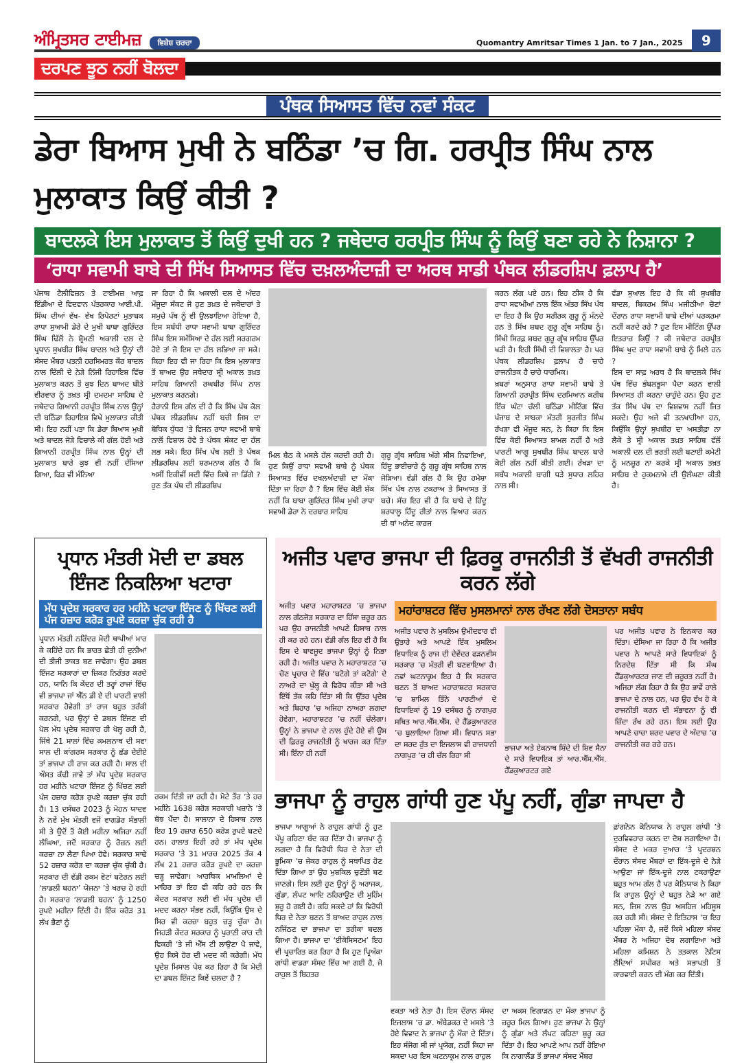ਅੰਮ੍ਰਿਤਸਰ ਟਾਈਮਜ਼ ਵਿਸ਼ੇਸ਼ ਚਰਚਾ
Quomantry Amritsar Times 1 Jan. to 7 Jan., 2025 9
ਦਰਪਣ ਝੂਠ ਨਹੀਂ ਬੋਲਦਾ
ਪੰਥਕ ਸਿਆਸਤ ਵਿੱਚ ਨਵਾਂ ਸੰਕਟ
ਡੇਰਾ ਬਿਆਸ ਮੁਖੀ ਨੇ ਬਠਿੰਡਾ ’ਚ ਗਿ. ਹਰਪ੍ਰੀਤ ਸਿੰਘ ਨਾਲ ਮੁਲਾਕਾਤ ਕਿਉਂ ਕੀਤੀ ?
ਬਾਦਲਕੇ ਇਸ ਮੁਲਾਕਾਤ ਤੋਂ ਕਿਉਂ ਦੁਖੀ ਹਨ ? ਜਥੇਦਾਰ ਹਰਪ੍ਰੀਤ ਸਿੰਘ ਨੂੰ ਕਿਉਂ ਬਣਾ ਰਹੇ ਨੇ ਨਿਸ਼ਾਨਾ ?
‘ਰਾਧਾ ਸਵਾਮੀ ਬਾਬੇ ਦੀ ਸਿੱਖ ਸਿਆਸਤ ਵਿੱਚ ਦਖ਼ਲਅੰਦਾਜ਼ੀ ਦਾ ਅਰਥ ਸਾਡੀ ਪੰਥਕ ਲੀਡਰਸ਼ਿਪ ਫ਼ਲਾਪ ਹੈ’
ਪੰਜਾਬ ਟੈਲੀਵਿਜ਼ਨ ਤੇ ਟਾਈਮਜ਼ ਆਫ਼ ਇੰਡੀਆ ਦੇ ਵਿਦਵਾਨ ਪੱਤਰਕਾਰ ਆਈ.ਪੀ. ਸਿੰਘ ਦੀਆਂ ਵੱਖ- ਵੱਖ ਰਿਪੋਰਟਾਂ ਮੁਤਾਬਕ ਰਾਧਾ ਸੁਆਮੀ ਡੇਰੇ ਦੇ ਮੁਖੀ ਬਾਬਾ ਗੁਰਿੰਦਰ ਸਿੰਘ ਢਿੱਲੋਂ ਨੇ ਸ਼੍ਰੋਮਣੀ ਅਕਾਲੀ ਦਲ ਦੇ ਪ੍ਰਧਾਨ ਸੁਖਬੀਰ ਸਿੰਘ ਬਾਦਲ ਅਤੇ ਉਨ੍ਹਾਂ ਦੀ ਸੰਸਦ ਮੈਂਬਰ ਪਤਨੀ ਹਰਸਿਮਰਤ ਕੌਰ ਬਾਦਲ ਨਾਲ ਦਿੱਲੀ ਦੇ ਨੇੜੇ ਨਿੱਜੀ ਰਿਹਾਇਸ਼ ਵਿੱਚ ਮੁਲਾਕਾਤ ਕਰਨ ਤੋਂ ਕੁਝ ਦਿਨ ਬਾਅਦ ਬੀਤੇ ਵੀਰਵਾਰ ਨੂੰ ਤਖ਼ਤ ਸ੍ਰੀ ਦਮਦਮਾ ਸਾਹਿਬ ਦੇ ਜਥੇਦਾਰ ਗਿਆਨੀ ਹਰਪ੍ਰੀਤ ਸਿੰਘ ਨਾਲ ਉਨ੍ਹਾਂ ਦੀ ਬਠਿੰਡਾ ਰਿਹਾਇਸ਼ ਵਿਖੇ ਮੁਲਾਕਾਤ ਕੀਤੀ ਸੀ। ਇਹ ਨਹੀਂ ਪਤਾ ਕਿ ਡੇਰਾ ਬਿਆਸ ਮੁਖੀ ਅਤੇ ਬਾਦਲ ਜੋੜੇ ਵਿਚਾਲੇ ਕੀ ਗੱਲ ਹੋਈ ਅਤੇ ਗਿਆਨੀ ਹਰਪ੍ਰੀਤ ਸਿੰਘ ਨਾਲ ਉਨ੍ਹਾਂ ਦੀ ਮੁਲਾਕਾਤ ਬਾਰੇ ਕੁਝ ਵੀ ਨਹੀਂ ਦੱਸਿਆ ਗਿਆ, ਫਿਰ ਵੀ ਮੰਨਿਆ
ਜਾ ਰਿਹਾ ਹੈ ਕਿ ਅਕਾਲੀ ਦਲ ਦੇ ਅੰਦਰ ਮੌਜੂਦਾ ਸੰਕਟ ਜੋ ਹੁਣ ਤਖ਼ਤ ਦੇ ਜਥੇਦਾਰਾਂ ਤੇ ਸਮੁਚੇ ਪੰਥ ਨੂੰ ਵੀ ਉਲਝਾਇਆ ਹੋਇਆ ਹੈ, ਇਸ ਸਬੰਧੀ ਰਾਧਾ ਸਵਾਮੀ ਬਾਬਾ ਗੁਰਿੰਦਰ ਸਿੰਘ ਇਸ ਸਮੱਸਿਆ ਦੇ ਹੱਲ ਲਈ ਸਰਗਰਮ ਹੋਏ ਤਾਂ ਜੋ ਇਸ ਦਾ ਹੱਲ ਲਭਿਆ ਜਾ ਸਕੇ। ਕਿਹਾ ਇਹ ਵੀ ਜਾ ਰਿਹਾ ਕਿ ਇਸ ਮੁਲਾਕਾਤ ਤੋਂ ਬਾਅਦ ਉਹ ਜਥੇਦਾਰ ਸ੍ਰੀ ਅਕਾਲ ਤਖ਼ਤ ਸਾਹਿਬ ਗਿਆਨੀ ਰਘਬੀਰ ਸਿੰਘ ਨਾਲ ਮੁਲਾਕਾਤ ਕਰਨਗੇ।
ਹੈਰਾਨੀ ਇਸ ਗੱਲ ਦੀ ਹੈ ਕਿ ਸਿੱਖ ਪੰਥ ਕੋਲ ਪੰਥਕ ਲੀਡਰਸ਼ਿਪ ਨਹੀਂ ਬਚੀ ਜਿਸ ਦਾ ਬੋਧਿਕ ਧੁੱਧਰ ’ਤੇ ਵਿਜਨ ਰਾਧਾ ਸਵਾਮੀ ਬਾਬੇ ਨਾਲੋਂ ਵਿਸ਼ਾਲ ਹੋਵੇ ਤੇ ਪੰਥਕ ਸੰਕਟ ਦਾ ਹੱਲ ਲਭ ਸਕੇ। ਇਹ ਸਿੱਖ ਪੰਥ ਲਈ ਤੇ ਪੰਥਕ ਲੀਡਰਸ਼ਿਪ ਲਈ ਸ਼ਰਮਨਾਕ ਗੱਲ ਹੈ ਕਿ ਅਸੀਂ ਇਕੀਵੀਂ ਸਦੀ ਵਿੱਚ ਕਿਥੇ ਜਾ ਡਿੱਗੇ ? ਹੁਣ ਤੱਕ ਪੰਥ ਦੀ ਲੀਡਰਸ਼ਿਪ
ਮਿਲ ਬੈਠ ਕੇ ਮਸਲੇ ਹੱਲ ਕਰਦੀ ਰਹੀ ਹੈ। ਹੁਣ ਕਿਉਂ ਰਾਧਾ ਸਵਾਮੀ ਬਾਬੇ ਨੂੰ ਪੰਥਕ ਸਿਆਸਤ ਵਿੱਚ ਦਖਲਅੰਦਾਜ਼ੀ ਦਾ ਮੌਕਾ ਦਿੱਤਾ ਜਾ ਰਿਹਾ ਹੈ ? ਇਸ ਵਿੱਚ ਕੋਈ ਸ਼ੱਕ ਨਹੀਂ ਕਿ ਬਾਬਾ ਗੁਰਿੰਦਰ ਸਿੰਘ ਮੁਖੀ ਰਾਧਾ ਸਵਾਮੀ ਡੇਰਾ ਨੇ ਦਰਬਾਰ ਸਾਹਿਬ
ਗੁਰੂ ਗ੍ਰੰਥ ਸਾਹਿਬ ਅੱਗੇ ਸੀਸ ਨਿਵਾਇਆ, ਹਿੰਦੂ ਭਾਈਚਾਰੇ ਨੂੰ ਗੁਰੂ ਗ੍ਰੰਥ ਸਾਹਿਬ ਨਾਲ ਜੋੜਿਆ। ਵੱਡੀ ਗੱਲ ਹੈ ਕਿ ਉਹ ਹਮੇਸ਼ਾ ਸਿੱਖ ਪੰਥ ਨਾਲ ਟਕਰਾਅ ਤੇ ਸਿਆਸਤ ਤੋਂ ਬਚੇ। ਸੱਚ ਇਹ ਵੀ ਹੈ ਕਿ ਬਾਬੇ ਦੇ ਹਿੰਦੂ ਸ਼ਰਧਾਲੂ ਹਿੰਦੂ ਰੀਤਾਂ ਨਾਲ ਵਿਆਹ ਕਰਨ ਦੀ ਥਾਂ ਅਨੰਦ ਕਾਰਜ
ਕਰਨ ਲੱਗ ਪਏ ਹਨ। ਇਹ ਠੀਕ ਹੈ ਕਿ ਰਾਧਾ ਸਵਾਮੀਆਂ ਨਾਲ ਇੱਕ ਅੰਤਰ ਸਿੱਖ ਪੰਥ ਦਾ ਇਹ ਹੈ ਕਿ ਉਹ ਸਰੀਰਕ ਗੁਰੂ ਨੂੰ ਮੰਨਦੇ ਹਨ ਤੇ ਸਿੱਖ ਸ਼ਬਦ ਗੁਰੂ ਗ੍ਰੰਥ ਸਾਹਿਬ ਨੂੰ। ਸਿੱਖੀ ਸਿਰਫ਼ ਸ਼ਬਦ ਗੁਰੂ ਗ੍ਰੰਥ ਸਾਹਿਬ ਉੱਪਰ ਖੜੀ ਹੈ। ਇਹੀ ਸਿੱਖੀ ਦੀ ਵਿਸ਼ਾਲਤਾ ਹੈ। ਪਰ ਪੰਥਕ ਲੀਡਰਸ਼ਿਪ ਫ਼ਲਾਪ ਹੈ ਚਾਹੇ ਰਾਜਨੀਤਕ ਹੈ ਚਾਹੇ ਧਾਰਮਿਕ।
ਖ਼ਬਰਾਂ ਅਨੁਸਾਰ ਰਾਧਾ ਸਵਾਮੀ ਬਾਬੇ ਤੇ ਗਿਆਨੀ ਹਰਪ੍ਰੀਤ ਸਿੰਘ ਦਰਮਿਆਨ ਕਰੀਬ ਇੱਕ ਘੰਟਾ ਚੱਲੀ ਬਠਿੰਡਾ ਮੀਟਿੰਗ ਵਿੱਚ ਪੰਜਾਬ ਦੇ ਸਾਬਕਾ ਮੰਤਰੀ ਸੁਰਜੀਤ ਸਿੰਘ ਰੱਖੜਾ ਵੀ ਮੌਜੂਦ ਸਨ, ਨੇ ਕਿਹਾ ਕਿ ਇਸ ਵਿੱਚ ਕੋਈ ਸਿਆਸਤ ਸ਼ਾਮਲ ਨਹੀਂ ਹੈ ਅਤੇ ਪਾਰਟੀ ਆਗੂ ਸੁਖਬੀਰ ਸਿੰਘ ਬਾਦਲ ਬਾਰੇ ਕੋਈ ਗੱਲ ਨਹੀਂ ਕੀਤੀ ਗਈ। ਰੱਖੜਾ ਦਾ ਸਬੰਧ ਅਕਾਲੀ ਬਾਗੀ ਧੜੇ ਸੁਧਾਰ ਲਹਿਰ ਨਾਲ ਸੀ।
ਵੱਡਾ ਸੁਆਲ ਇਹ ਹੈ ਕਿ ਕੀ ਸੁਖਬੀਰ ਬਾਦਲ, ਬਿਕਰਮ ਸਿੰਘ ਮਜੀਠੀਆ ਚੋਣਾਂ ਦੌਰਾਨ ਰਾਧਾ ਸਵਾਮੀ ਬਾਬੇ ਦੀਆਂ ਪਰਕਰਮਾ ਨਹੀਂ ਕਰਦੇ ਰਹੇ ? ਹੁਣ ਇਸ ਮੀਟਿੰਗ ਉੱਪਰ ਇਤਰਾਜ਼ ਕਿਉਂ ? ਕੀ ਜਥੇਦਾਰ ਹਰਪ੍ਰੀਤ ਸਿੰਘ ਖੁਦ ਰਾਧਾ ਸਵਾਮੀ ਬਾਬੇ ਨੂੰ ਮਿਲੇ ਹਨ ?
ਇਸ ਦਾ ਸਾਫ਼ ਅਰਥ ਹੈ ਕਿ ਬਾਦਲਕੇ ਸਿੱਖ ਪੰਥ ਵਿੱਚ ਭੰਬਲਭੂਸਾ ਪੈਦਾ ਕਰਨ ਵਾਲੀ ਸਿਆਸਤ ਹੀ ਕਰਨਾ ਚਾਹੁੰਦੇ ਹਨ। ਉਹ ਹੁਣ ਤੱਕ ਸਿੱਖ ਪੰਥ ਦਾ ਵਿਸ਼ਵਾਸ ਨਹੀਂ ਜਿਤ ਸਕਦੇ। ਉਹ ਅਜੇ ਵੀ ਤਨਖਾਹੀਆ ਹਨ, ਕਿਉਂਕਿ ਉਨ੍ਹਾਂ ਸੁਖਬੀਰ ਦਾ ਅਸਤੀਫ਼ਾ ਨਾ ਲੈਕੇ ਤੇ ਸ੍ਰੀ ਅਕਾਲ ਤਖ਼ਤ ਸਾਹਿਬ ਵੱਲੋਂ ਅਕਾਲੀ ਦਲ ਦੀ ਭਰਤੀ ਲਈ ਬਣਾਈ ਕਮੇਟੀ ਨੂੰ ਮਨਜ਼ੂਰ ਨਾ ਕਰਕੇ ਸ੍ਰੀ ਅਕਾਲ ਤਖ਼ਤ ਸਾਹਿਬ ਦੇ ਹੁਕਮਨਾਮੇ ਦੀ ਉਲੰਘਣਾ ਕੀਤੀ ਹੈ।
ਪ੍ਰਧਾਨ ਮੰਤਰੀ ਮੋਦੀ ਦਾ ਡਬਲ ਇੰਜਣ ਨਿਕਲਿਆ ਖਟਾਰਾ
ਮੱਧ ਪ੍ਰਦੇਸ਼ ਸਰਕਾਰ ਹਰ ਮਹੀਨੇ ਖਟਾਰਾ ਇੰਜਣ ਨੂੰ ਖਿੱਚਣ ਲਈ ਪੰਜ ਹਜ਼ਾਰ ਕਰੋੜ ਰੁਪਏ ਕਰਜ਼ਾ ਚੁੱਕ ਰਹੀ ਹੈ
ਪ੍ਰਧਾਨ ਮੰਤਰੀ ਨਰਿੰਦਰ ਮੋਦੀ ਥਾਪੀਆਂ ਮਾਰ ਕੇ ਕਹਿੰਦੇ ਹਨ ਕਿ ਭਾਰਤ ਛੇਤੀ ਹੀ ਦੁਨੀਆਂ ਦੀ ਤੀਜੀ ਤਾਕਤ ਬਣ ਜਾਵੇਗਾ। ਉਹ ਡਬਲ ਇੰਜਣ ਸਰਕਾਰਾਂ ਦਾ ਜ਼ਿਕਰ ਨਿਰੰਤਰ ਕਰਦੇ ਹਨ, ਯਾਨਿ ਕਿ ਕੇਂਦਰ ਦੀ ਤਰ੍ਹਾਂ ਰਾਜਾਂ ਵਿੱਚ ਵੀ ਭਾਜਪਾ ਜਾਂ ਐੱਨ ਡੀ ਏ ਦੀ ਪਾਰਟੀ ਵਾਲੀ ਸਰਕਾਰ ਹੋਵੇਗੀ ਤਾਂ ਰਾਜ ਬਹੁਤ ਤਰੱਕੀ ਕਰਨਗੇ, ਪਰ ਉਨ੍ਹਾਂ ਦੇ ਡਬਲ ਇੰਜਣ ਦੀ ਪੋਲ ਮੱਧ ਪ੍ਰਦੇਸ਼ ਸਰਕਾਰ ਹੀ ਖੋਲ੍ਹ ਰਹੀ ਹੈ, ਜਿੱਥੇ 21 ਸਾਲਾਂ ਵਿੱਚ ਕਮਲਨਾਥ ਦੀ ਸਵਾ ਸਾਲ ਦੀ ਕਾਂਗਰਸ ਸਰਕਾਰ ਨੂੰ ਛੱਡ ਦੇਈਏ ਤਾਂ ਭਾਜਪਾ ਹੀ ਰਾਜ ਕਰ ਰਹੀ ਹੈ। ਸਾਲ ਦੀ ਔਸਤ ਕੱਢੀ ਜਾਵੇ ਤਾਂ ਮੱਧ ਪ੍ਰਦੇਸ਼ ਸਰਕਾਰ ਹਰ ਮਹੀਨੇ ਖਟਾਰਾ ਇੰਜਣ ਨੂੰ ਖਿੱਚਣ ਲਈ ਪੰਜ ਹਜ਼ਾਰ ਕਰੋੜ ਰੁਪਏ ਕਰਜ਼ਾ ਚੁੱਕ ਰਹੀ ਹੈ। 13 ਦਸੰਬਰ 2023 ਨੂੰ ਮੋਹਨ ਯਾਦਵ ਨੇ ਨਵੇਂ ਮੁੱਖ ਮੰਤਰੀ ਵਜੋਂ ਵਾਗਡੋਰ ਸੰਭਾਲੀ ਸੀ ਤੇ ਉਦੋਂ ਤੋਂ ਕੋਈ ਮਹੀਨਾ ਅਜਿਹਾ ਨਹੀਂ ਲੰਘਿਆ, ਜਦੋਂ ਸਰਕਾਰ ਨੂੰ ਰੋਜ਼ਨ ਲਈ ਕਰਜ਼ਾ ਨਾ ਲੈਣਾ ਪਿਆ ਹੋਵੇ। ਸਰਕਾਰ ਸਾਢੇ 52 ਹਜ਼ਾਰ ਕਰੋੜ ਦਾ ਕਰਜ਼ਾ ਚੁੱਕ ਚੁੱਕੀ ਹੈ। ਸਰਕਾਰ ਦੀ ਵੱਡੀ ਰਕਮ ਵੋਟਾਂ ਬਟੋਰਨ ਲਈ ‘ਲਾਡਲੀ ਬਹਨਾ’ ਯੋਜਨਾ ’ਤੇ ਖਰਚ ਹੋ ਰਹੀ ਹੈ। ਸਰਕਾਰ ‘ਲਾਡਲੀ ਬਹਨ’ ਨੂੰ 1250 ਰੁਪਏ ਮਹੀਨਾ ਦਿੰਦੀ ਹੈ। ਇੱਕ ਕਰੋੜ 31 ਲੱਖ ਭੈਣਾਂ ਨੂੰ
ਰਕਮ ਦਿੱਤੀ ਜਾ ਰਹੀ ਹੈ। ਮੋਟੇ ਤੌਰ ’ਤੇ ਹਰ ਮਹੀਨੇ 1638 ਕਰੋੜ ਸਰਕਾਰੀ ਖਜ਼ਾਨੇ ’ਤੇ ਬੋਝ ਪੈਂਦਾ ਹੈ। ਸਾਲਾਨਾ ਦੇ ਹਿਸਾਬ ਨਾਲ ਇਹ 19 ਹਜ਼ਾਰ 650 ਕਰੋੜ ਰੁਪਏ ਬਣਦੇ ਹਨ। ਹਾਲਾਤ ਇਹੀ ਰਹੇ ਤਾਂ ਮੱਧ ਪ੍ਰਦੇਸ਼ ਸਰਕਾਰ ’ਤੇ 31 ਮਾਰਚ 2025 ਤੱਕ 4 ਲੱਖ 21 ਹਜ਼ਾਰ ਕਰੋੜ ਰੁਪਏ ਦਾ ਕਰਜ਼ਾ ਚੜ੍ਹ ਜਾਵੇਗਾ। ਆਰਥਿਕ ਮਾਮਲਿਆਂ ਦੇ ਮਾਹਿਰ ਤਾਂ ਇਹ ਵੀ ਕਹਿ ਰਹੇ ਹਨ ਕਿ ਕੇਂਦਰ ਸਰਕਾਰ ਲਈ ਵੀ ਮੱਧ ਪ੍ਰਦੇਸ਼ ਦੀ ਮਦਦ ਕਰਨਾ ਸੰਭਵ ਨਹੀਂ, ਕਿਉਂਕਿ ਉਸ ਦੇ ਸਿਰ ਵੀ ਕਰਜ਼ਾ ਬਹੁਤ ਚੜ੍ਹ ਚੁੱਕਾ ਹੈ। ਜਿਹੜੀ ਕੇਂਦਰ ਸਰਕਾਰ ਨੂੰ ਪੁਰਾਣੀ ਕਾਰ ਦੀ ਵਿਕਰੀ ’ਤੇ ਜੀ ਐੱਸ ਟੀ ਲਾਉਣਾ ਪੈ ਜਾਵੇ, ਉਹ ਕਿਸੇ ਹੋਰ ਦੀ ਮਦਦ ਕੀ ਕਰੇਗੀ। ਮੱਧ ਪ੍ਰਦੇਸ਼ ਮਿਸਾਲ ਪੇਸ਼ ਕਰ ਰਿਹਾ ਹੈ ਕਿ ਮੋਦੀ ਦਾ ਡਬਲ ਇੰਜਣ ਕਿਵੇਂ ਚਲਦਾ ਹੈ ?
ਅਜੀਤ ਪਵਾਰ ਭਾਜਪਾ ਦੀ ਫ਼ਿਰਕੂ ਰਾਜਨੀਤੀ ਤੋਂ ਵੱਖਰੀ ਰਾਜਨੀਤੀ ਕਰਨ ਲੱਗੇ
ਅਜੀਤ ਪਵਾਰ ਮਹਾਰਾਸ਼ਟਰ ’ਚ ਭਾਜਪਾ ਨਾਲ ਗੱਠਜੋੜ ਸਰਕਾਰ ਦਾ ਹਿੱਸਾ ਜ਼ਰੂਰ ਹਨ ਪਰ ਉਹ ਰਾਜਨੀਤੀ ਆਪਣੇ ਹਿਸਾਬ ਨਾਲ ਹੀ ਕਰ ਰਹੇ ਹਨ। ਵੱਡੀ ਗੱਲ ਇਹ ਵੀ ਹੈ ਕਿ ਇਸ ਦੇ ਬਾਵਜੂਦ ਭਾਜਪਾ ਉਨ੍ਹਾਂ ਨੂੰ ਨਿਭਾ ਰਹੀ ਹੈ। ਅਜੀਤ ਪਵਾਰ ਨੇ ਮਹਾਰਾਸ਼ਟਰ ’ਚ ਚੋਣ ਪ੍ਰਚਾਰ ਦੇ ਵਿੱਚ ‘ਬਟੋਗੇ ਤਾਂ ਕਟੋਗੇ’ ਦੇ ਨਾਅਰੇ ਦਾ ਖੁੱਲ੍ਹ ਕੇ ਵਿਰੋਧ ਕੀਤਾ ਸੀ ਅਤੇ ਇੱਥੋਂ ਤੱਕ ਕਹਿ ਦਿੱਤਾ ਸੀ ਕਿ ਉੱਤਰ ਪ੍ਰਦੇਸ਼ ਅਤੇ ਬਿਹਾਰ ’ਚ ਅਜਿਹਾ ਨਾਅਰਾ ਲਗਦਾ ਹੋਵੇਗਾ, ਮਹਾਰਾਸ਼ਟਰ ’ਚ ਨਹੀਂ ਚੱਲੇਗਾ। ਉਨ੍ਹਾਂ ਨੇ ਭਾਜਪਾ ਦੇ ਨਾਲ ਹੁੰਦੇ ਹੋਏ ਵੀ ਉਸ ਦੀ ਫ਼ਿਰਕੂ ਰਾਜਨੀਤੀ ਨੂੰ ਖਾਰਜ ਕਰ ਦਿੱਤਾ ਸੀ। ਇੰਨਾ ਹੀ ਨਹੀਂ
ਮਹਾਂਰਾਸ਼ਟਰ ਵਿੱਚ ਮੁਸਲਮਾਨਾਂ ਨਾਲ ਰੱਖਣ ਲੱਗੇ ਦੋਸਤਾਨਾ ਸਬੰਧ
ਅਜੀਤ ਪਵਾਰ ਨੇ ਮੁਸਲਿਮ ਉਮੀਦਵਾਰ ਵੀ ਉਤਾਰੇ ਅਤੇ ਆਪਣੇ ਇੱਕ ਮੁਸਲਿਮ ਵਿਧਾਇਕ ਨੂੰ ਰਾਜ ਦੀ ਦੇਵੇਂਦਰ ਫੜਨਵੀਸ ਸਰਕਾਰ ’ਚ ਮੰਤਰੀ ਵੀ ਬਣਵਾਇਆ ਹੈ। ਨਵਾਂ ਘਟਨਾਕ੍ਰਮ ਇਹ ਹੈ ਕਿ ਸਰਕਾਰ ਬਣਨ ਤੋਂ ਬਾਅਦ ਮਹਾਰਾਸ਼ਟਰ ਸਰਕਾਰ ’ਚ ਸ਼ਾਮਿਲ ਤਿੰਨੇ ਪਾਰਟੀਆਂ ਦੇ ਵਿਧਾਇਕਾਂ ਨੂੰ 19 ਦਸੰਬਰ ਨੂੰ ਨਾਗਪੁਰ ਸਥਿਤ ਆਰ.ਐੱਸ.ਐੱਸ. ਦੇ ਹੈੱਡਕੁਆਰਟਰ ’ਚ ਬੁਲਾਇਆ ਗਿਆ ਸੀ। ਵਿਧਾਨ ਸਭਾ ਦਾ ਸਰਦ ਰੁੱਤ ਦਾ ਇਜਲਾਸ ਵੀ ਰਾਜਧਾਨੀ ਨਾਗਪੁਰ ’ਚ ਹੀ ਚੱਲ ਰਿਹਾ ਸੀ
ਭਾਜਪਾ ਅਤੇ ਏਕਨਾਥ ਸ਼ਿੰਦੇ ਦੀ ਸ਼ਿਵ ਸੈਨਾ ਦੇ ਸਾਰੇ ਵਿਧਾਇਕ ਤਾਂ ਆਰ.ਐੱਸ.ਐੱਸ. ਹੈੱਡਕੁਆਰਟਰ ਗਏ
ਪਰ ਅਜੀਤ ਪਵਾਰ ਨੇ ਇਨਕਾਰ ਕਰ ਦਿੱਤਾ। ਦੱਸਿਆ ਜਾ ਰਿਹਾ ਹੈ ਕਿ ਅਜੀਤ ਪਵਾਰ ਨੇ ਆਪਣੇ ਸਾਰੇ ਵਿਧਾਇਕਾਂ ਨੂੰ ਨਿਰਦੇਸ਼ ਦਿੱਤਾ ਸੀ ਕਿ ਸੰਘ ਹੈੱਡਕੁਆਰਟਰ ਜਾਣ ਦੀ ਜ਼ਰੂਰਤ ਨਹੀਂ ਹੈ। ਅਜਿਹਾ ਲੱਗ ਰਿਹਾ ਹੈ ਕਿ ਉਹ ਭਾਵੇਂ ਹਾਲੇ ਭਾਜਪਾ ਦੇ ਨਾਲ ਹਨ, ਪਰ ਉਹ ਵੱਖ ਹੋ ਕੇ ਰਾਜਨੀਤੀ ਕਰਨ ਦੀ ਸੰਭਾਵਨਾ ਨੂੰ ਵੀ ਜ਼ਿੰਦਾ ਰੱਖ ਰਹੇ ਹਨ। ਇਸ ਲਈ ਉਹ ਆਪਣੇ ਚਾਚਾ ਸ਼ਰਦ ਪਵਾਰ ਦੇ ਅੰਦਾਜ਼ ’ਚ ਰਾਜਨੀਤੀ ਕਰ ਰਹੇ ਹਨ।
ਭਾਜਪਾ ਨੂੰ ਰਾਹੁਲ ਗਾਂਧੀ ਹੁਣ ਪੱਪੂ ਨਹੀਂ, ਗੁੰਡਾ ਜਾਪਦਾ ਹੈ
ਭਾਜਪਾ ਆਗੂਆਂ ਨੇ ਰਾਹੁਲ ਗਾਂਧੀ ਨੂੰ ਹੁਣ ਪੱਪੂ ਕਹਿਣਾ ਬੰਦ ਕਰ ਦਿੱਤਾ ਹੈ। ਭਾਜਪਾ ਨੂੰ ਲਗਦਾ ਹੈ ਕਿ ਵਿਰੋਧੀ ਧਿਰ ਦੇ ਨੇਤਾ ਦੀ ਭੂਮਿਕਾ ’ਚ ਜੇਕਰ ਰਾਹੁਲ ਨੂੰ ਸਥਾਪਿਤ ਹੋਣ ਦਿੱਤਾ ਗਿਆ ਤਾਂ ਉਹ ਮੁਸ਼ਕਿਲ ਚੁਣੌਤੀ ਬਣ ਜਾਣਗੇ। ਇਸ ਲਈ ਹੁਣ ਉਨ੍ਹਾਂ ਨੂੰ ਅਰਾਜਕ, ਗੁੰਡਾ, ਲੰਪਟ ਆਦਿ ਠਹਿਰਾਉਣ ਦੀ ਮੁਹਿੰਮ ਸ਼ੁਰੂ ਹੋ ਗਈ ਹੈ। ਕਹਿ ਸਕਦੇ ਹਾਂ ਕਿ ਵਿਰੋਧੀ ਧਿਰ ਦੇ ਨੇਤਾ ਬਣਨ ਤੋਂ ਬਾਅਦ ਰਾਹੁਲ ਨਾਲ ਨਜਿੱਠਣ ਦਾ ਭਾਜਪਾ ਦਾ ਤਰੀਕਾ ਬਦਲ ਗਿਆ ਹੈ। ਭਾਜਪਾ ਦਾ ‘ਈਕੋਸਿਸਟਮ’ ਇਹ ਵੀ ਪ੍ਰਚਾਰਿਤ ਕਰ ਰਿਹਾ ਹੈ ਕਿ ਹੁਣ ਪ੍ਰਿਅੰਕਾ ਗਾਂਧੀ ਵਾਡਰਾ ਸੰਸਦ ਵਿੱਚ ਆ ਗਈ ਹੈ, ਜੋ ਰਾਹੁਲ ਤੋਂ ਬਿਹਤਰ
ਵਕਤਾ ਅਤੇ ਨੇਤਾ ਹੈ। ਇਸ ਦੌਰਾਨ ਸੰਸਦ ਇਜਲਾਸ ’ਚ ਡਾ. ਅੰਬੇਡਕਰ ਦੇ ਮਸਲੇ ’ਤੇ ਹੋਏ ਵਿਵਾਦ ਨੇ ਭਾਜਪਾ ਨੂੰ ਮੌਕਾ ਦੇ ਦਿੱਤਾ। ਇਹ ਸੰਜੋਗ ਸੀ ਜਾਂ ਪ੍ਰਯੋਗ, ਨਹੀਂ ਕਿਹਾ ਜਾ ਸਕਦਾ ਪਰ ਇਸ ਘਟਨਾਕ੍ਰਮ ਨਾਲ ਰਾਹੁਲ
ਦਾ ਅਕਸ ਵਿਗਾੜਨ ਦਾ ਮੌਕਾ ਭਾਜਪਾ ਨੂੰ ਜ਼ਰੂਰ ਮਿਲ ਗਿਆ। ਹੁਣ ਭਾਜਪਾ ਨੇ ਉਨ੍ਹਾਂ ਨੂੰ ਗੁੰਡਾ ਅਤੇ ਲੰਪਟ ਕਹਿਣਾ ਸ਼ੁਰੂ ਕਰ ਦਿੱਤਾ ਹੈ। ਇਹ ਆਪਣੇ ਆਪ ਨਹੀਂ ਹੋਇਆ ਕਿ ਨਾਗਾਲੈਂਡ ਤੋਂ ਭਾਜਪਾ ਸੰਸਦ ਮੈਂਬਰ
ਫ਼ਾਂਗਨੋਨ ਕੋਨਿਯਾਕ ਨੇ ਰਾਹੁਲ ਗਾਂਧੀ ’ਤੇ ਦੁਰਵਿਵਹਾਰ ਕਰਨ ਦਾ ਦੋਸ਼ ਲਗਾਇਆ ਹੈ। ਸੰਸਦ ਦੇ ਮਕਰ ਦੁਆਰ ’ਤੇ ਪ੍ਰਦਰਸ਼ਨ ਦੌਰਾਨ ਸੰਸਦ ਮੈਂਬਰਾਂ ਦਾ ਇੱਕ-ਦੂਜੇ ਦੇ ਨੇੜੇ ਆਉਣਾ ਜਾਂ ਇੱਕ-ਦੂਜੇ ਨਾਲ ਟਕਰਾਉਣਾ ਬਹੁਤ ਆਮ ਗੱਲ ਹੈ ਪਰ ਕੋਨਿਯਾਕ ਨੇ ਕਿਹਾ ਕਿ ਰਾਹੁਲ ਉਨ੍ਹਾਂ ਦੇ ਬਹੁਤ ਨੇੜੇ ਆ ਗਏ ਸਨ, ਜਿਸ ਨਾਲ ਉਹ ਅਸਹਿਜ ਮਹਿਸੂਸ ਕਰ ਰਹੀ ਸੀ। ਸੰਸਦ ਦੇ ਇਤਿਹਾਸ ’ਚ ਇਹ ਪਹਿਲਾ ਮੌਕਾ ਹੈ, ਜਦੋਂ ਕਿਸੇ ਮਹਿਲਾ ਸੰਸਦ ਮੈਂਬਰ ਨੇ ਅਜਿਹਾ ਦੋਸ਼ ਲਗਾਇਆ ਅਤੇ ਮਹਿਲਾ ਕਮਿਸ਼ਨ ਨੇ ਤਤਕਾਲ ਨੋਟਿਸ ਲੈਂਦਿਆਂ ਸਪੀਕਰ ਅਤੇ ਸਭਾਪਤੀ ਤੋਂ ਕਾਰਵਾਈ ਕਰਨ ਦੀ ਮੰਗ ਕਰ ਦਿੱਤੀ।